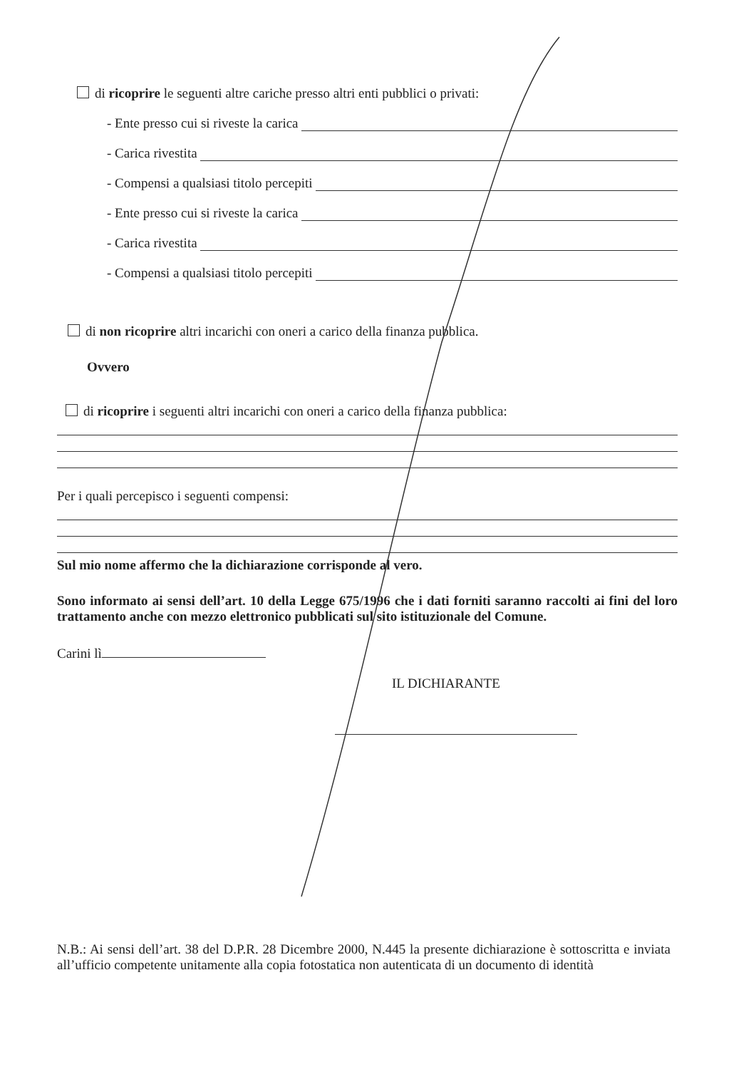di ricoprire le seguenti altre cariche presso altri enti pubblici o privati:
- Ente presso cui si riveste la carica
- Carica rivestita
- Compensi a qualsiasi titolo percepiti
- Ente presso cui si riveste la carica
- Carica rivestita
- Compensi a qualsiasi titolo percepiti
di non ricoprire altri incarichi con oneri a carico della finanza pubblica.
Ovvero
di ricoprire i seguenti altri incarichi con oneri a carico della finanza pubblica:
Per i quali percepisco i seguenti compensi:
Sul mio nome affermo che la dichiarazione corrisponde al vero.
Sono informato ai sensi dell’art. 10 della Legge 675/1996 che i dati forniti saranno raccolti ai fini del loro trattamento anche con mezzo elettronico pubblicati sul sito istituzionale del Comune.
Carini lì
IL DICHIARANTE
N.B.: Ai sensi dell’art. 38 del D.P.R. 28 Dicembre 2000, N.445 la presente dichiarazione è sottoscritta e inviata all’ufficio competente unitamente alla copia fotostatica non autenticata di un documento di identità